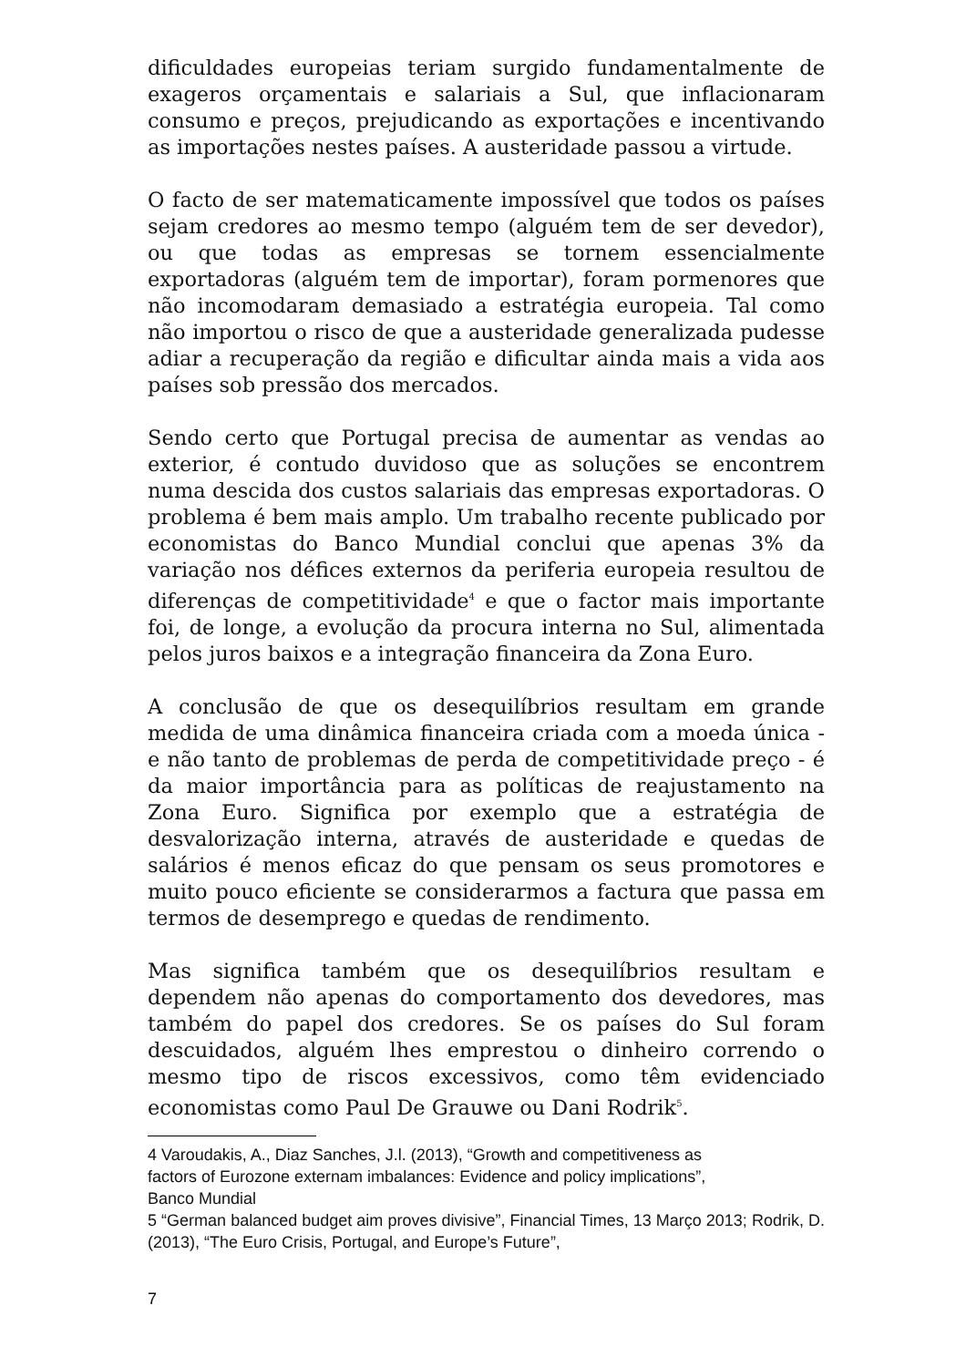dificuldades europeias teriam surgido fundamentalmente de exageros orçamentais e salariais a Sul, que inflacionaram consumo e preços, prejudicando as exportações e incentivando as importações nestes países. A austeridade passou a virtude.
O facto de ser matematicamente impossível que todos os países sejam credores ao mesmo tempo (alguém tem de ser devedor), ou que todas as empresas se tornem essencialmente exportadoras (alguém tem de importar), foram pormenores que não incomodaram demasiado a estratégia europeia. Tal como não importou o risco de que a austeridade generalizada pudesse adiar a recuperação da região e dificultar ainda mais a vida aos países sob pressão dos mercados.
Sendo certo que Portugal precisa de aumentar as vendas ao exterior, é contudo duvidoso que as soluções se encontrem numa descida dos custos salariais das empresas exportadoras. O problema é bem mais amplo. Um trabalho recente publicado por economistas do Banco Mundial conclui que apenas 3% da variação nos défices externos da periferia europeia resultou de diferenças de competitividade<sup>4</sup> e que o factor mais importante foi, de longe, a evolução da procura interna no Sul, alimentada pelos juros baixos e a integração financeira da Zona Euro.
A conclusão de que os desequilíbrios resultam em grande medida de uma dinâmica financeira criada com a moeda única - e não tanto de problemas de perda de competitividade preço - é da maior importância para as políticas de reajustamento na Zona Euro. Significa por exemplo que a estratégia de desvalorização interna, através de austeridade e quedas de salários é menos eficaz do que pensam os seus promotores e muito pouco eficiente se considerarmos a factura que passa em termos de desemprego e quedas de rendimento.
Mas significa também que os desequilíbrios resultam e dependem não apenas do comportamento dos devedores, mas também do papel dos credores. Se os países do Sul foram descuidados, alguém lhes emprestou o dinheiro correndo o mesmo tipo de riscos excessivos, como têm evidenciado economistas como Paul De Grauwe ou Dani Rodrik<sup>5</sup>.
4 Varoudakis, A., Diaz Sanches, J.l. (2013), “Growth and competitiveness as
factors of Eurozone externam imbalances: Evidence and policy implications”,
Banco Mundial
5 “German balanced budget aim proves divisive”, Financial Times, 13 Março 2013; Rodrik, D. (2013), “The Euro Crisis, Portugal, and Europe’s Future”,
7